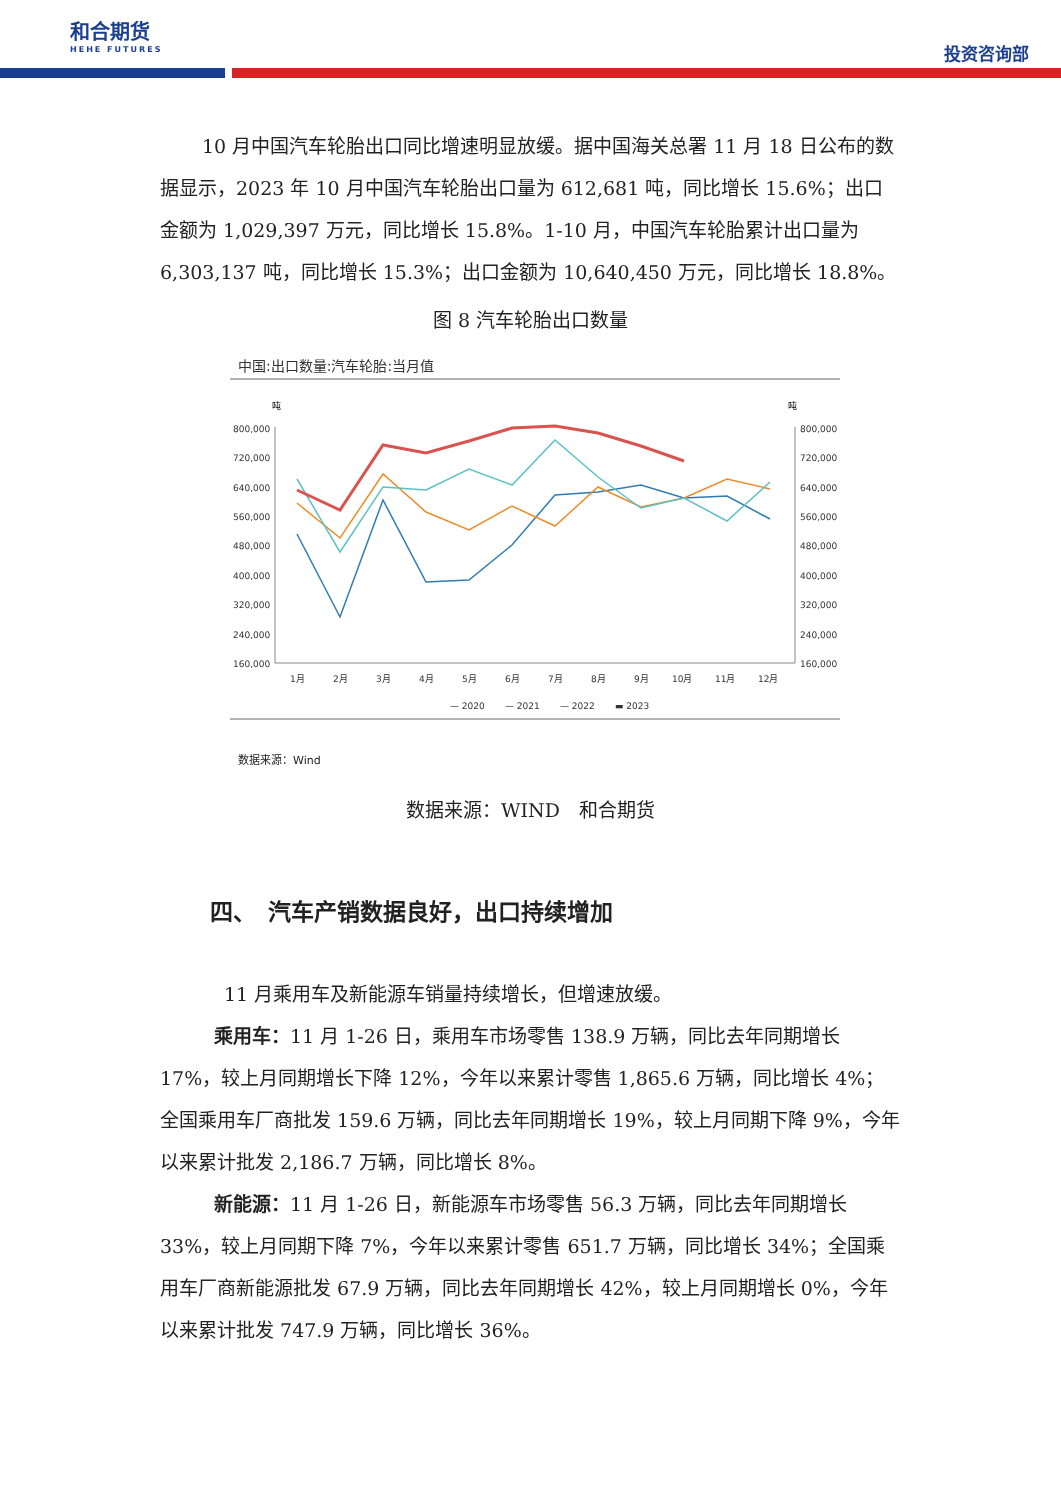和合期货
HEHE FUTURES
投资咨询部
10 月中国汽车轮胎出口同比增速明显放缓。据中国海关总署 11 月 18 日公布的数据显示，2023 年 10 月中国汽车轮胎出口量为 612,681 吨，同比增长 15.6%；出口金额为 1,029,397 万元，同比增长 15.8%。1-10 月，中国汽车轮胎累计出口量为 6,303,137 吨，同比增长 15.3%；出口金额为 10,640,450 万元，同比增长 18.8%。
图 8 汽车轮胎出口数量
中国:出口数量:汽车轮胎:当月值
吨
吨
800,000
720,000
640,000
560,000
480,000
400,000
320,000
240,000
160,000
800,000
720,000
640,000
560,000
480,000
400,000
320,000
240,000
160,000
1月
2月
3月
4月
5月
6月
7月
8月
9月
10月
11月
12月
— 2020
— 2021
— 2022
▬ 2023
数据来源：Wind
数据来源：WIND　和合期货
四、　汽车产销数据良好，出口持续增加
11 月乘用车及新能源车销量持续增长，但增速放缓。
乘用车：11 月 1-26 日，乘用车市场零售 138.9 万辆，同比去年同期增长 17%，较上月同期增长下降 12%，今年以来累计零售 1,865.6 万辆，同比增长 4%；全国乘用车厂商批发 159.6 万辆，同比去年同期增长 19%，较上月同期下降 9%，今年以来累计批发 2,186.7 万辆，同比增长 8%。
新能源：11 月 1-26 日，新能源车市场零售 56.3 万辆，同比去年同期增长 33%，较上月同期下降 7%，今年以来累计零售 651.7 万辆，同比增长 34%；全国乘用车厂商新能源批发 67.9 万辆，同比去年同期增长 42%，较上月同期增长 0%，今年以来累计批发 747.9 万辆，同比增长 36%。